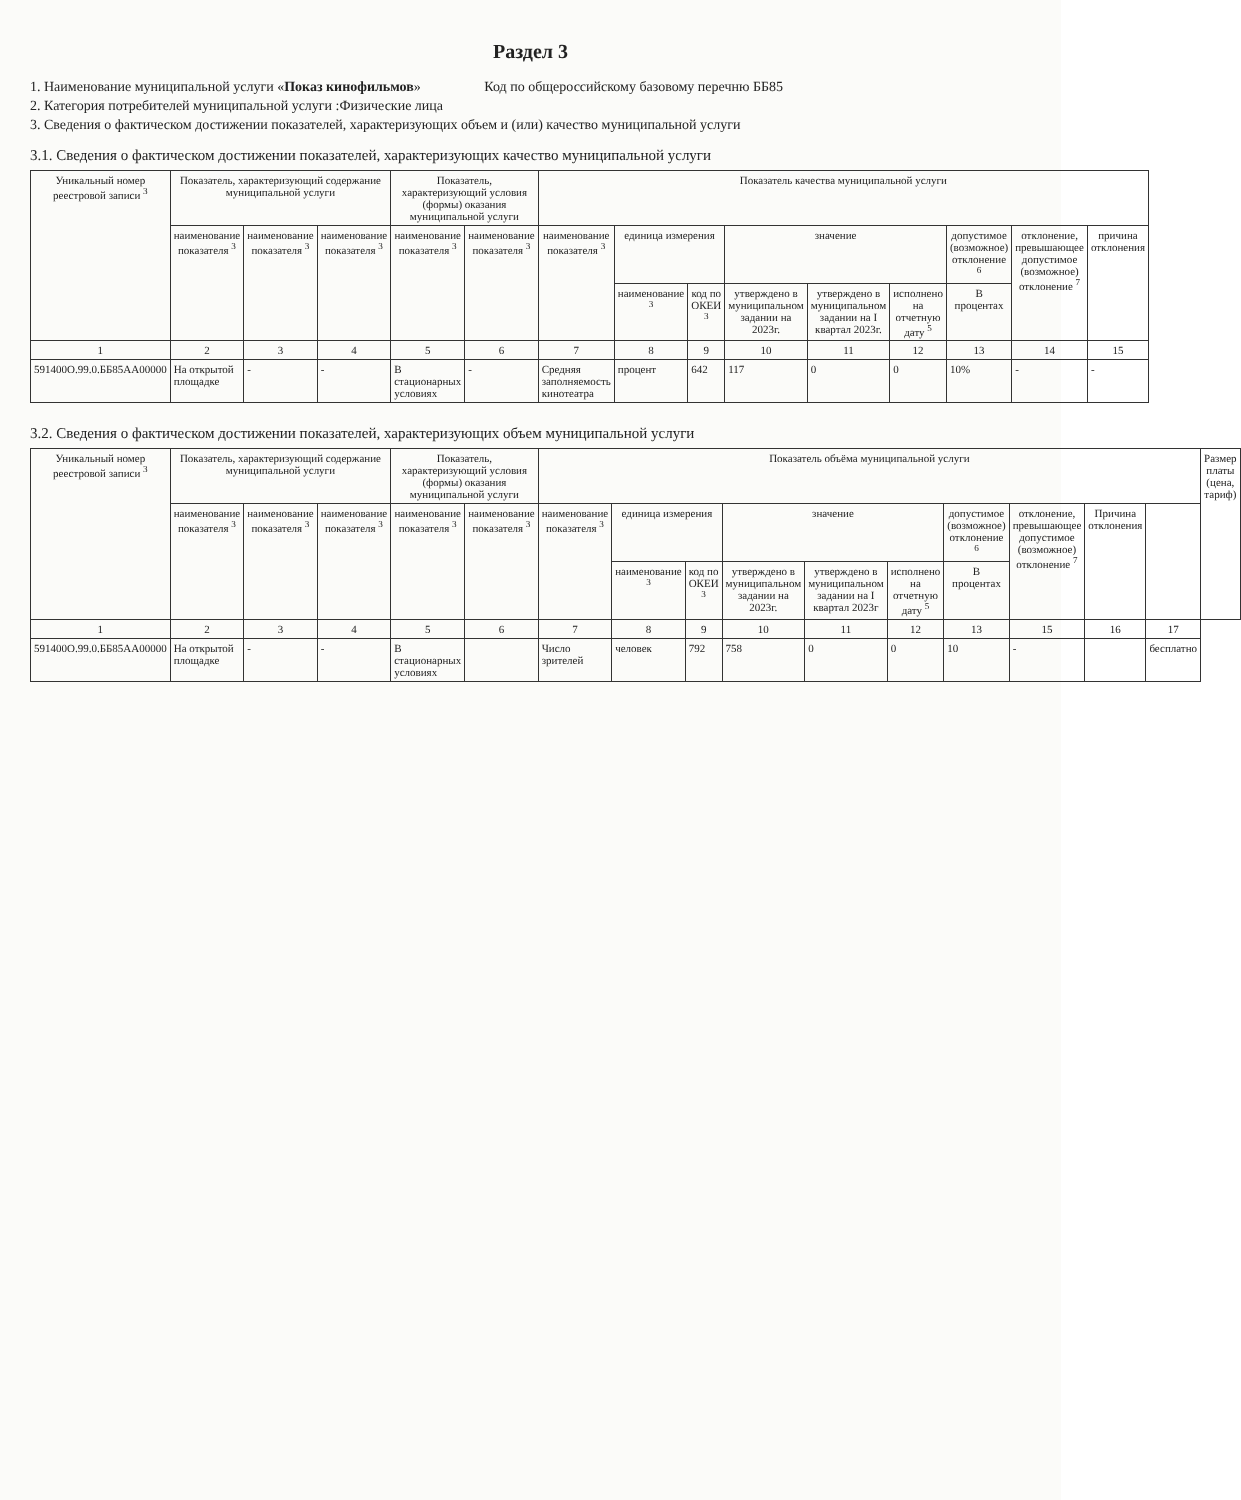Раздел 3
1. Наименование муниципальной услуги «Показ кинофильмов» Код по общероссийскому базовому перечню ББ85
2. Категория потребителей муниципальной услуги :Физические лица
3. Сведения о фактическом достижении показателей, характеризующих объем и (или) качество муниципальной услуги
3.1. Сведения о фактическом достижении показателей, характеризующих качество муниципальной услуги
| Уникальный номер реестровой записи <sup>3</sup> | Показатель, характеризующий содержание муниципальной услуги | | | Показатель, характеризующий условия (формы) оказания муниципальной услуги | | Показатель качества муниципальной услуги | | | | | | | | |
| --- | --- | --- | --- | --- | --- | --- | --- | --- | --- | --- | --- | --- | --- | --- |
| | наименование показателя <sup>3</sup> | наименование показателя <sup>3</sup> | наименование показателя <sup>3</sup> | наименование показателя <sup>3</sup> | наименование показателя <sup>3</sup> | наименование показателя <sup>3</sup> | единица измерения | | значение | | | допустимое (возможное) отклонение <sup>6</sup> | отклонение, превышающее допустимое (возможное) отклонение <sup>7</sup> | причина отклонения |
| | | | | | | | наименование <sup>3</sup> | код по ОКЕИ <sup>3</sup> | утверждено в муниципальном задании на 2023г. | утверждено в муниципальном задании на I квартал 2023г. | исполнено на отчетную дату <sup>5</sup> | В процентах | | |
| 1 | 2 | 3 | 4 | 5 | 6 | 7 | 8 | 9 | 10 | 11 | 12 | 13 | 14 | 15 |
| 591400О.99.0.ББ85АА00000 | На открытой площадке | - | - | В стационарных условиях | - | Средняя заполняемость кинотеатра | процент | 642 | 117 | 0 | 0 | 10% | - | - |
3.2. Сведения о фактическом достижении показателей, характеризующих объем муниципальной услуги
| Уникальный номер реестровой записи <sup>3</sup> | Показатель, характеризующий содержание муниципальной услуги | | | Показатель, характеризующий условия (формы) оказания муниципальной услуги | | Показатель объёма муниципальной услуги | | | | | | | | | | Размер платы (цена, тариф) |
| --- | --- | --- | --- | --- | --- | --- | --- | --- | --- | --- | --- | --- | --- | --- | --- | --- |
| | наименование показателя <sup>3</sup> | наименование показателя <sup>3</sup> | наименование показателя <sup>3</sup> | наименование показателя <sup>3</sup> | наименование показателя <sup>3</sup> | наименование показателя <sup>3</sup> | единица измерения | | значение | | | допустимое (возможное) отклонение <sup>6</sup> | отклонение, превышающее допустимое (возможное) отклонение <sup>7</sup> | Причина отклонения | | |
| | | | | | | | наименование <sup>3</sup> | код по ОКЕИ <sup>3</sup> | утверждено в муниципальном задании на 2023г. | утверждено в муниципальном задании на I квартал 2023г | исполнено на отчетную дату <sup>5</sup> | В процентах | | | | |
| 1 | 2 | 3 | 4 | 5 | 6 | 7 | 8 | 9 | 10 | 11 | 12 | 13 | 15 | 16 | 17 | |
| 591400О.99.0.ББ85АА00000 | На открытой площадке | - | - | В стационарных условиях | | Число зрителей | человек | 792 | 758 | 0 | 0 | 10 | - | | бесплатно | |